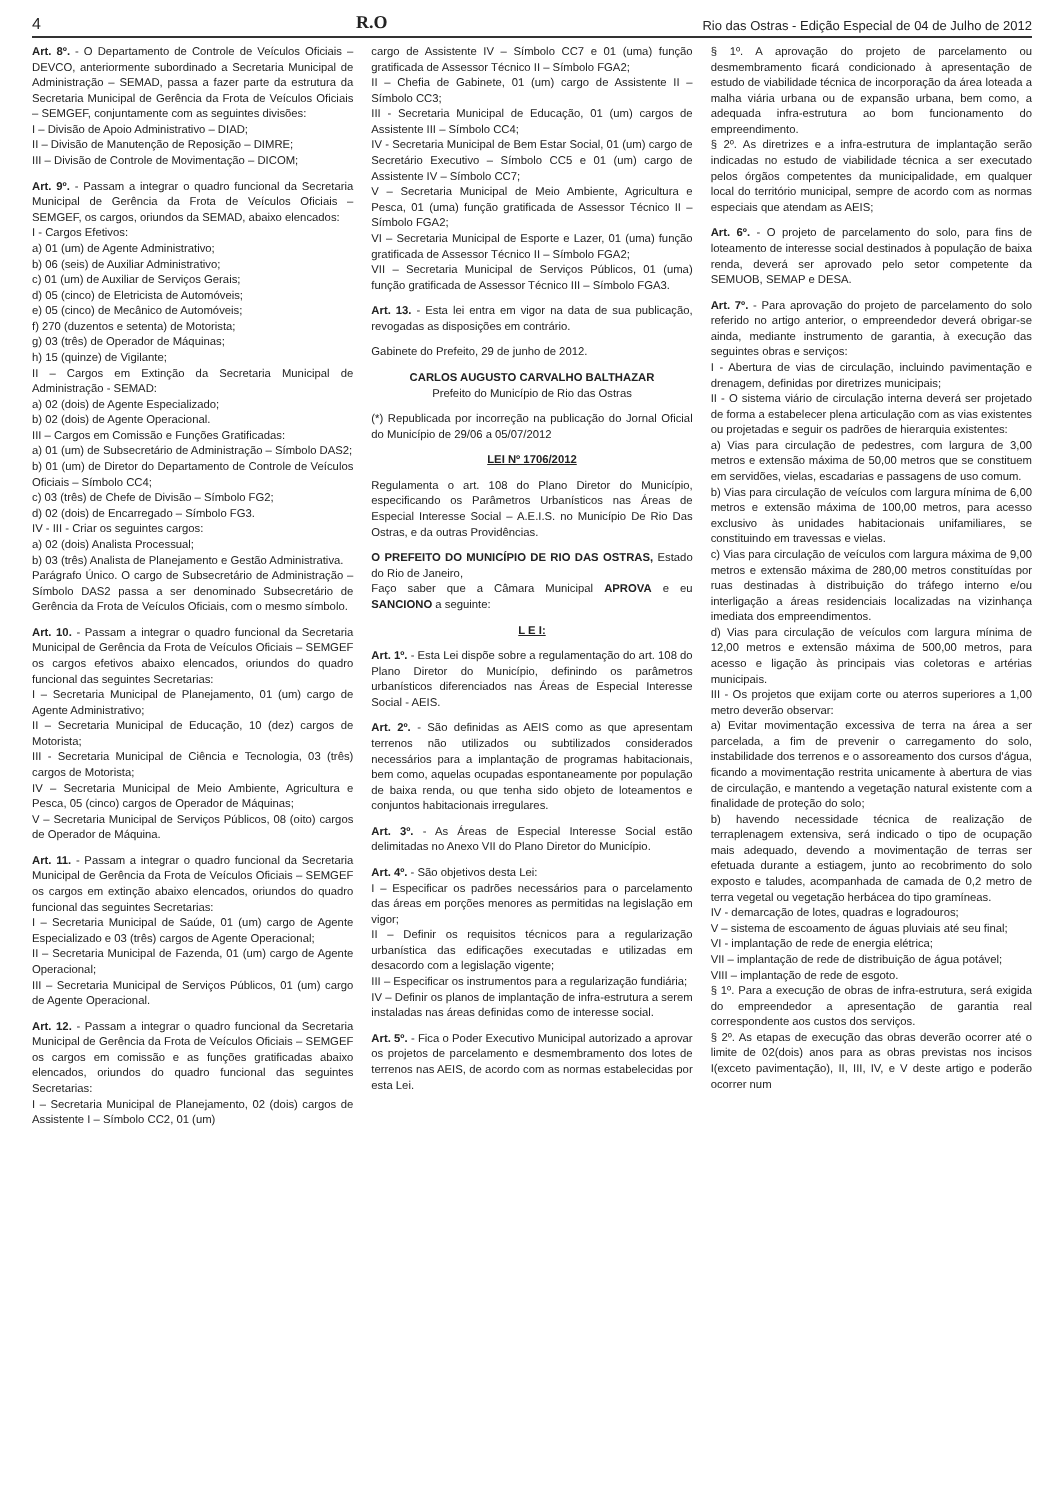4 R.O Rio das Ostras - Edição Especial de 04 de Julho de 2012
Art. 8º. - O Departamento de Controle de Veículos Oficiais – DEVCO, anteriormente subordinado a Secretaria Municipal de Administração – SEMAD, passa a fazer parte da estrutura da Secretaria Municipal de Gerência da Frota de Veículos Oficiais – SEMGEF, conjuntamente com as seguintes divisões:
I – Divisão de Apoio Administrativo – DIAD;
II – Divisão de Manutenção de Reposição – DIMRE;
III – Divisão de Controle de Movimentação – DICOM;
Art. 9º. - Passam a integrar o quadro funcional da Secretaria Municipal de Gerência da Frota de Veículos Oficiais – SEMGEF, os cargos, oriundos da SEMAD, abaixo elencados:
I - Cargos Efetivos:
a) 01 (um) de Agente Administrativo;
b) 06 (seis) de Auxiliar Administrativo;
c) 01 (um) de Auxiliar de Serviços Gerais;
d) 05 (cinco) de Eletricista de Automóveis;
e) 05 (cinco) de Mecânico de Automóveis;
f) 270 (duzentos e setenta) de Motorista;
g) 03 (três) de Operador de Máquinas;
h) 15 (quinze) de Vigilante;
II – Cargos em Extinção da Secretaria Municipal de Administração - SEMAD:
a) 02 (dois) de Agente Especializado;
b) 02 (dois) de Agente Operacional.
III – Cargos em Comissão e Funções Gratificadas:
a) 01 (um) de Subsecretário de Administração – Símbolo DAS2;
b) 01 (um) de Diretor do Departamento de Controle de Veículos Oficiais – Símbolo CC4;
c) 03 (três) de Chefe de Divisão – Símbolo FG2;
d) 02 (dois) de Encarregado – Símbolo FG3.
IV - III - Criar os seguintes cargos:
a) 02 (dois) Analista Processual;
b) 03 (três) Analista de Planejamento e Gestão Administrativa.
Parágrafo Único. O cargo de Subsecretário de Administração – Símbolo DAS2 passa a ser denominado Subsecretário de Gerência da Frota de Veículos Oficiais, com o mesmo símbolo.
Art. 10. - Passam a integrar o quadro funcional da Secretaria Municipal de Gerência da Frota de Veículos Oficiais – SEMGEF os cargos efetivos abaixo elencados, oriundos do quadro funcional das seguintes Secretarias:
I – Secretaria Municipal de Planejamento, 01 (um) cargo de Agente Administrativo;
II – Secretaria Municipal de Educação, 10 (dez) cargos de Motorista;
III - Secretaria Municipal de Ciência e Tecnologia, 03 (três) cargos de Motorista;
IV – Secretaria Municipal de Meio Ambiente, Agricultura e Pesca, 05 (cinco) cargos de Operador de Máquinas;
V – Secretaria Municipal de Serviços Públicos, 08 (oito) cargos de Operador de Máquina.
Art. 11. - Passam a integrar o quadro funcional da Secretaria Municipal de Gerência da Frota de Veículos Oficiais – SEMGEF os cargos em extinção abaixo elencados, oriundos do quadro funcional das seguintes Secretarias:
I – Secretaria Municipal de Saúde, 01 (um) cargo de Agente Especializado e 03 (três) cargos de Agente Operacional;
II – Secretaria Municipal de Fazenda, 01 (um) cargo de Agente Operacional;
III – Secretaria Municipal de Serviços Públicos, 01 (um) cargo de Agente Operacional.
Art. 12. - Passam a integrar o quadro funcional da Secretaria Municipal de Gerência da Frota de Veículos Oficiais – SEMGEF os cargos em comissão e as funções gratificadas abaixo elencados, oriundos do quadro funcional das seguintes Secretarias:
I – Secretaria Municipal de Planejamento, 02 (dois) cargos de Assistente I – Símbolo CC2, 01 (um)
cargo de Assistente IV – Símbolo CC7 e 01 (uma) função gratificada de Assessor Técnico II – Símbolo FGA2;
II – Chefia de Gabinete, 01 (um) cargo de Assistente II – Símbolo CC3;
III - Secretaria Municipal de Educação, 01 (um) cargos de Assistente III – Símbolo CC4;
IV - Secretaria Municipal de Bem Estar Social, 01 (um) cargo de Secretário Executivo – Símbolo CC5 e 01 (um) cargo de Assistente IV – Símbolo CC7;
V – Secretaria Municipal de Meio Ambiente, Agricultura e Pesca, 01 (uma) função gratificada de Assessor Técnico II – Símbolo FGA2;
VI – Secretaria Municipal de Esporte e Lazer, 01 (uma) função gratificada de Assessor Técnico II – Símbolo FGA2;
VII – Secretaria Municipal de Serviços Públicos, 01 (uma) função gratificada de Assessor Técnico III – Símbolo FGA3.
Art. 13. - Esta lei entra em vigor na data de sua publicação, revogadas as disposições em contrário.
Gabinete do Prefeito, 29 de junho de 2012.
CARLOS AUGUSTO CARVALHO BALTHAZAR
Prefeito do Município de Rio das Ostras
(*) Republicada por incorreção na publicação do Jornal Oficial do Município de 29/06 a 05/07/2012
LEI Nº 1706/2012
Regulamenta o art. 108 do Plano Diretor do Município, especificando os Parâmetros Urbanísticos nas Áreas de Especial Interesse Social – A.E.I.S. no Município De Rio Das Ostras, e da outras Providências.
O PREFEITO DO MUNICÍPIO DE RIO DAS OSTRAS, Estado do Rio de Janeiro,
Faço saber que a Câmara Municipal APROVA e eu SANCIONO a seguinte:
L E I:
Art. 1º. - Esta Lei dispõe sobre a regulamentação do art. 108 do Plano Diretor do Município, definindo os parâmetros urbanísticos diferenciados nas Áreas de Especial Interesse Social - AEIS.
Art. 2º. - São definidas as AEIS como as que apresentam terrenos não utilizados ou subtilizados considerados necessários para a implantação de programas habitacionais, bem como, aquelas ocupadas espontaneamente por população de baixa renda, ou que tenha sido objeto de loteamentos e conjuntos habitacionais irregulares.
Art. 3º. - As Áreas de Especial Interesse Social estão delimitadas no Anexo VII do Plano Diretor do Município.
Art. 4º. - São objetivos desta Lei:
I – Especificar os padrões necessários para o parcelamento das áreas em porções menores as permitidas na legislação em vigor;
II – Definir os requisitos técnicos para a regularização urbanística das edificações executadas e utilizadas em desacordo com a legislação vigente;
III – Especificar os instrumentos para a regularização fundiária;
IV – Definir os planos de implantação de infra-estrutura a serem instaladas nas áreas definidas como de interesse social.
Art. 5º. - Fica o Poder Executivo Municipal autorizado a aprovar os projetos de parcelamento e desmembramento dos lotes de terrenos nas AEIS, de acordo com as normas estabelecidas por esta Lei.
§ 1º. A aprovação do projeto de parcelamento ou desmembramento ficará condicionado à apresentação de estudo de viabilidade técnica de incorporação da área loteada a malha viária urbana ou de expansão urbana, bem como, a adequada infra-estrutura ao bom funcionamento do empreendimento.
§ 2º. As diretrizes e a infra-estrutura de implantação serão indicadas no estudo de viabilidade técnica a ser executado pelos órgãos competentes da municipalidade, em qualquer local do território municipal, sempre de acordo com as normas especiais que atendam as AEIS;
Art. 6º. - O projeto de parcelamento do solo, para fins de loteamento de interesse social destinados à população de baixa renda, deverá ser aprovado pelo setor competente da SEMUOB, SEMAP e DESA.
Art. 7º. - Para aprovação do projeto de parcelamento do solo referido no artigo anterior, o empreendedor deverá obrigar-se ainda, mediante instrumento de garantia, à execução das seguintes obras e serviços:
I - Abertura de vias de circulação, incluindo pavimentação e drenagem, definidas por diretrizes municipais;
II - O sistema viário de circulação interna deverá ser projetado de forma a estabelecer plena articulação com as vias existentes ou projetadas e seguir os padrões de hierarquia existentes:
a) Vias para circulação de pedestres, com largura de 3,00 metros e extensão máxima de 50,00 metros que se constituem em servidões, vielas, escadarias e passagens de uso comum.
b) Vias para circulação de veículos com largura mínima de 6,00 metros e extensão máxima de 100,00 metros, para acesso exclusivo às unidades habitacionais unifamiliares, se constituindo em travessas e vielas.
c) Vias para circulação de veículos com largura máxima de 9,00 metros e extensão máxima de 280,00 metros constituídas por ruas destinadas à distribuição do tráfego interno e/ou interligação a áreas residenciais localizadas na vizinhança imediata dos empreendimentos.
d) Vias para circulação de veículos com largura mínima de 12,00 metros e extensão máxima de 500,00 metros, para acesso e ligação às principais vias coletoras e artérias municipais.
III - Os projetos que exijam corte ou aterros superiores a 1,00 metro deverão observar:
a) Evitar movimentação excessiva de terra na área a ser parcelada, a fim de prevenir o carregamento do solo, instabilidade dos terrenos e o assoreamento dos cursos d'água, ficando a movimentação restrita unicamente à abertura de vias de circulação, e mantendo a vegetação natural existente com a finalidade de proteção do solo;
b) havendo necessidade técnica de realização de terraplenagem extensiva, será indicado o tipo de ocupação mais adequado, devendo a movimentação de terras ser efetuada durante a estiagem, junto ao recobrimento do solo exposto e taludes, acompanhada de camada de 0,2 metro de terra vegetal ou vegetação herbácea do tipo gramíneas.
IV - demarcação de lotes, quadras e logradouros;
V – sistema de escoamento de águas pluviais até seu final;
VI - implantação de rede de energia elétrica;
VII – implantação de rede de distribuição de água potável;
VIII – implantação de rede de esgoto.
§ 1º. Para a execução de obras de infra-estrutura, será exigida do empreendedor a apresentação de garantia real correspondente aos custos dos serviços.
§ 2º. As etapas de execução das obras deverão ocorrer até o limite de 02(dois) anos para as obras previstas nos incisos I(exceto pavimentação), II, III, IV, e V deste artigo e poderão ocorrer num